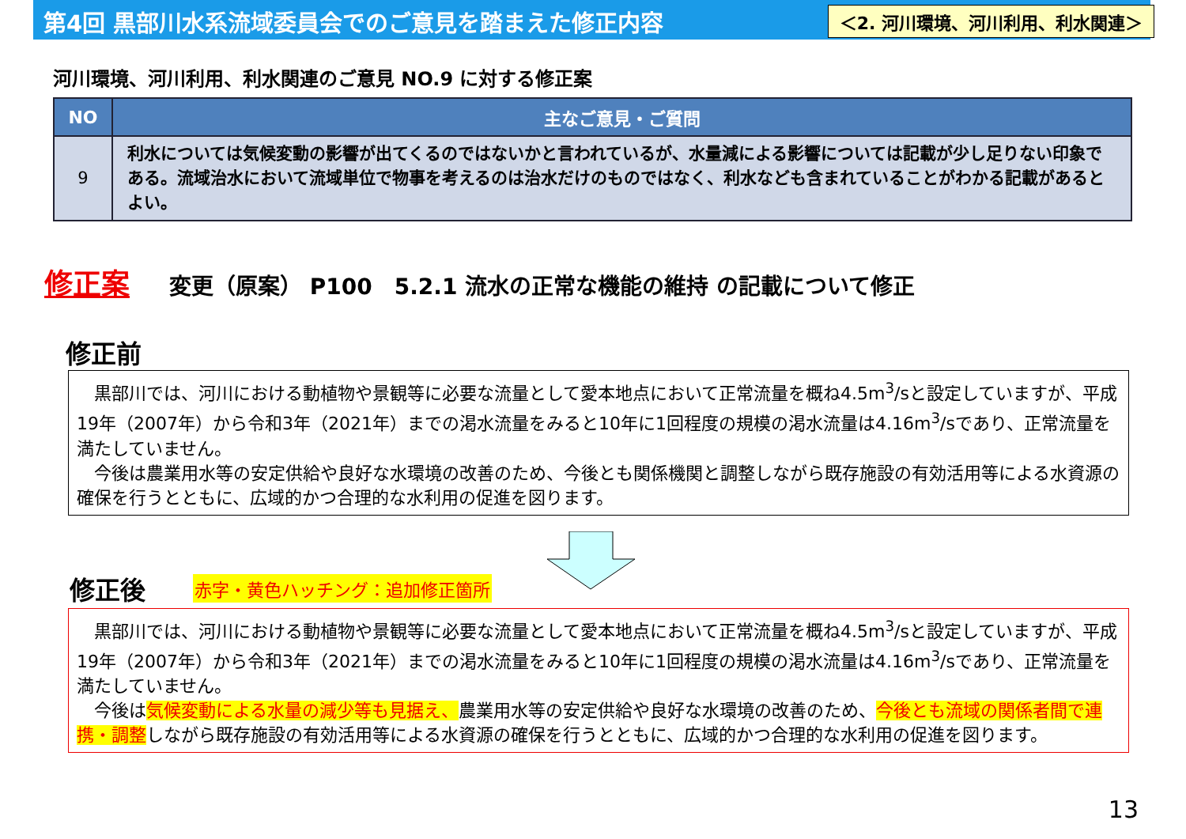第4回 黒部川水系流域委員会でのご意見を踏まえた修正内容
＜2. 河川環境、河川利用、利水関連＞
河川環境、河川利用、利水関連のご意見 NO.9 に対する修正案
| NO | 主なご意見・ご質問 |
| --- | --- |
| 9 | 利水については気候変動の影響が出てくるのではないかと言われているが、水量減による影響については記載が少し足りない印象である。流域治水において流域単位で物事を考えるのは治水だけのものではなく、利水なども含まれていることがわかる記載があるとよい。 |
修正案 変更（原案） P100　5.2.1 流水の正常な機能の維持 の記載について修正
修正前
　黒部川では、河川における動植物や景観等に必要な流量として愛本地点において正常流量を概ね4.5m<sup>3</sup>/sと設定していますが、平成19年（2007年）から令和3年（2021年）までの渇水流量をみると10年に1回程度の規模の渇水流量は4.16m<sup>3</sup>/sであり、正常流量を満たしていません。
　今後は農業用水等の安定供給や良好な水環境の改善のため、今後とも関係機関と調整しながら既存施設の有効活用等による水資源の確保を行うとともに、広域的かつ合理的な水利用の促進を図ります。
修正後
赤字・黄色ハッチング：追加修正箇所
　黒部川では、河川における動植物や景観等に必要な流量として愛本地点において正常流量を概ね4.5m<sup>3</sup>/sと設定していますが、平成19年（2007年）から令和3年（2021年）までの渇水流量をみると10年に1回程度の規模の渇水流量は4.16m<sup>3</sup>/sであり、正常流量を満たしていません。
　今後は気候変動による水量の減少等も見据え、農業用水等の安定供給や良好な水環境の改善のため、今後とも流域の関係者間で連携・調整しながら既存施設の有効活用等による水資源の確保を行うとともに、広域的かつ合理的な水利用の促進を図ります。
13